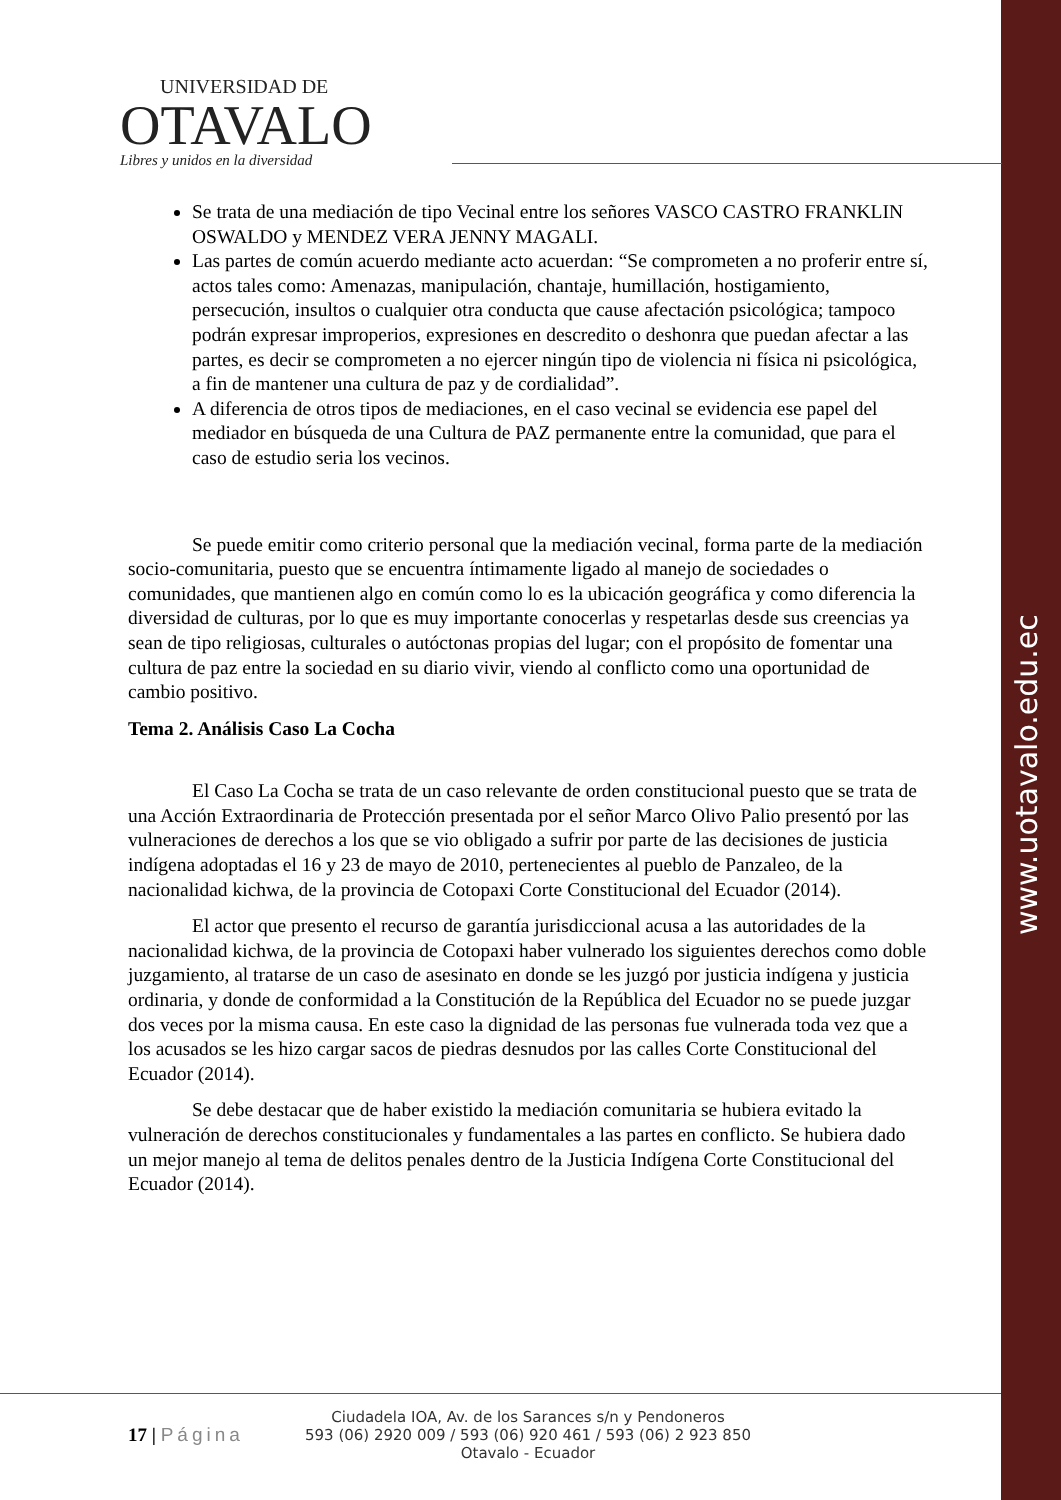www.uotavalo.edu.ec
UNIVERSIDAD DE
OTAVALO
Libres y unidos en la diversidad
Se trata de una mediación de tipo Vecinal entre los señores VASCO CASTRO FRANKLIN OSWALDO y MENDEZ VERA JENNY MAGALI.
Las partes de común acuerdo mediante acto acuerdan: “Se comprometen a no proferir entre sí, actos tales como: Amenazas, manipulación, chantaje, humillación, hostigamiento, persecución, insultos o cualquier otra conducta que cause afectación psicológica; tampoco podrán expresar improperios, expresiones en descredito o deshonra que puedan afectar a las partes, es decir se comprometen a no ejercer ningún tipo de violencia ni física ni psicológica, a fin de mantener una cultura de paz y de cordialidad”.
A diferencia de otros tipos de mediaciones, en el caso vecinal se evidencia ese papel del mediador en búsqueda de una Cultura de PAZ permanente entre la comunidad, que para el caso de estudio seria los vecinos.
Se puede emitir como criterio personal que la mediación vecinal, forma parte de la mediación socio-comunitaria, puesto que se encuentra íntimamente ligado al manejo de sociedades o comunidades, que mantienen algo en común como lo es la ubicación geográfica y como diferencia la diversidad de culturas, por lo que es muy importante conocerlas y respetarlas desde sus creencias ya sean de tipo religiosas, culturales o autóctonas propias del lugar; con el propósito de fomentar una cultura de paz entre la sociedad en su diario vivir, viendo al conflicto como una oportunidad de cambio positivo.
Tema 2. Análisis Caso La Cocha
El Caso La Cocha se trata de un caso relevante de orden constitucional puesto que se trata de una Acción Extraordinaria de Protección presentada por el señor Marco Olivo Palio presentó por las vulneraciones de derechos a los que se vio obligado a sufrir por parte de las decisiones de justicia indígena adoptadas el 16 y 23 de mayo de 2010, pertenecientes al pueblo de Panzaleo, de la nacionalidad kichwa, de la provincia de Cotopaxi Corte Constitucional del Ecuador (2014).
El actor que presento el recurso de garantía jurisdiccional acusa a las autoridades de la nacionalidad kichwa, de la provincia de Cotopaxi haber vulnerado los siguientes derechos como doble juzgamiento, al tratarse de un caso de asesinato en donde se les juzgó por justicia indígena y justicia ordinaria, y donde de conformidad a la Constitución de la República del Ecuador no se puede juzgar dos veces por la misma causa. En este caso la dignidad de las personas fue vulnerada toda vez que a los acusados se les hizo cargar sacos de piedras desnudos por las calles Corte Constitucional del Ecuador (2014).
Se debe destacar que de haber existido la mediación comunitaria se hubiera evitado la vulneración de derechos constitucionales y fundamentales a las partes en conflicto. Se hubiera dado un mejor manejo al tema de delitos penales dentro de la Justicia Indígena Corte Constitucional del Ecuador (2014).
17 | Página
Ciudadela IOA, Av. de los Sarances s/n y Pendoneros
593 (06) 2920 009 / 593 (06) 920 461 / 593 (06) 2 923 850
Otavalo - Ecuador